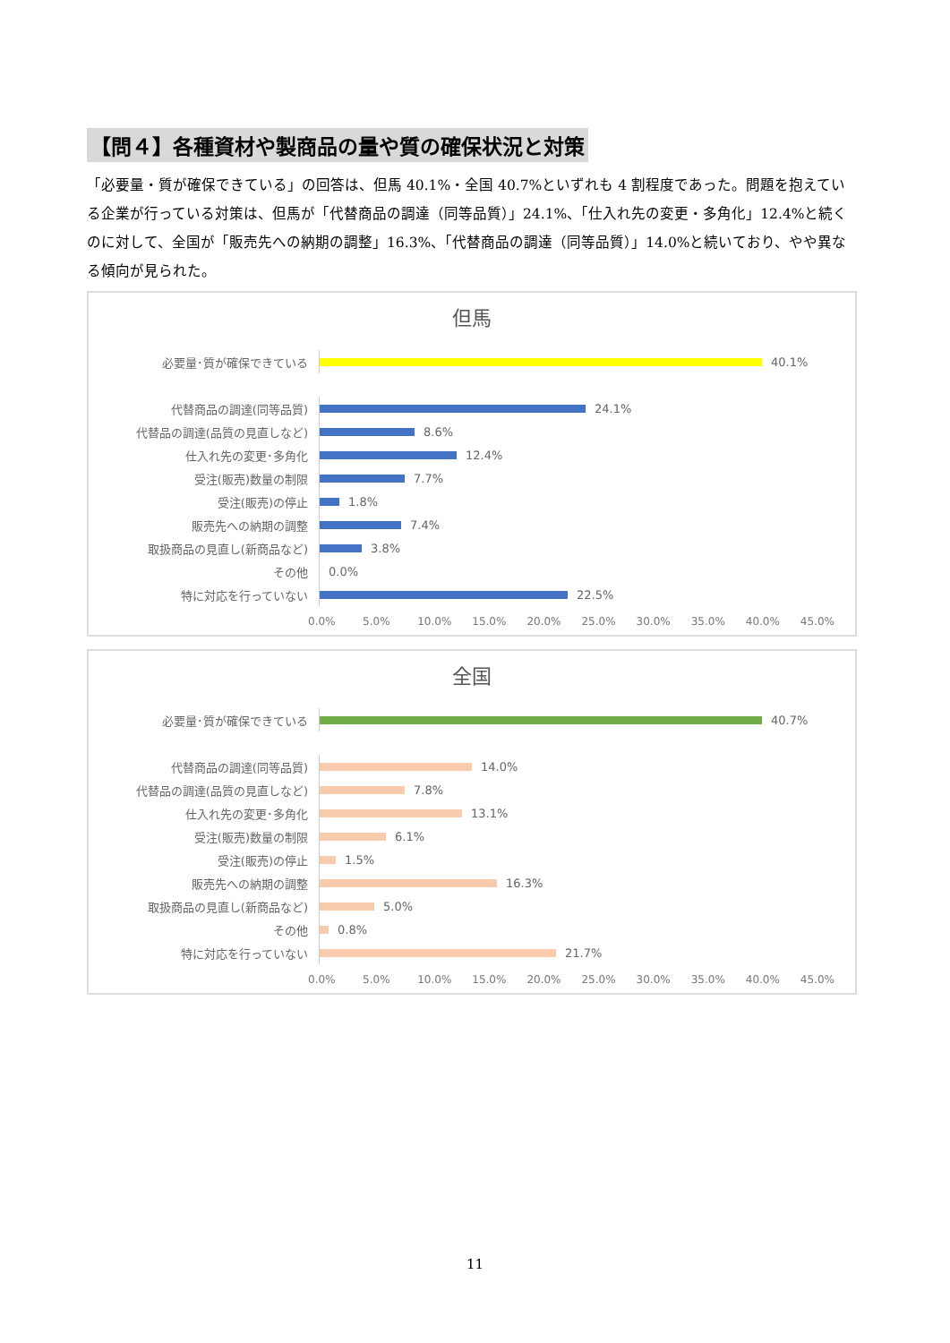【問４】各種資材や製商品の量や質の確保状況と対策
「必要量・質が確保できている」の回答は、但馬 40.1%・全国 40.7%といずれも 4 割程度であった。問題を抱えている企業が行っている対策は、但馬が「代替商品の調達（同等品質）」24.1%、「仕入れ先の変更・多角化」12.4%と続くのに対して、全国が「販売先への納期の調整」16.3%、「代替商品の調達（同等品質）」14.0%と続いており、やや異なる傾向が見られた。
但馬
必要量･質が確保できている
40.1%
代替商品の調達(同等品質)
24.1%
代替品の調達(品質の見直しなど)
8.6%
仕入れ先の変更･多角化
12.4%
受注(販売)数量の制限
7.7%
受注(販売)の停止
1.8%
販売先への納期の調整
7.4%
取扱商品の見直し(新商品など)
3.8%
その他
0.0%
特に対応を行っていない
22.5%
0.0% 5.0% 10.0% 15.0% 20.0% 25.0% 30.0% 35.0% 40.0% 45.0%
全国
必要量･質が確保できている
40.7%
代替商品の調達(同等品質)
14.0%
代替品の調達(品質の見直しなど)
7.8%
仕入れ先の変更･多角化
13.1%
受注(販売)数量の制限
6.1%
受注(販売)の停止
1.5%
販売先への納期の調整
16.3%
取扱商品の見直し(新商品など)
5.0%
その他
0.8%
特に対応を行っていない
21.7%
0.0% 5.0% 10.0% 15.0% 20.0% 25.0% 30.0% 35.0% 40.0% 45.0%
11